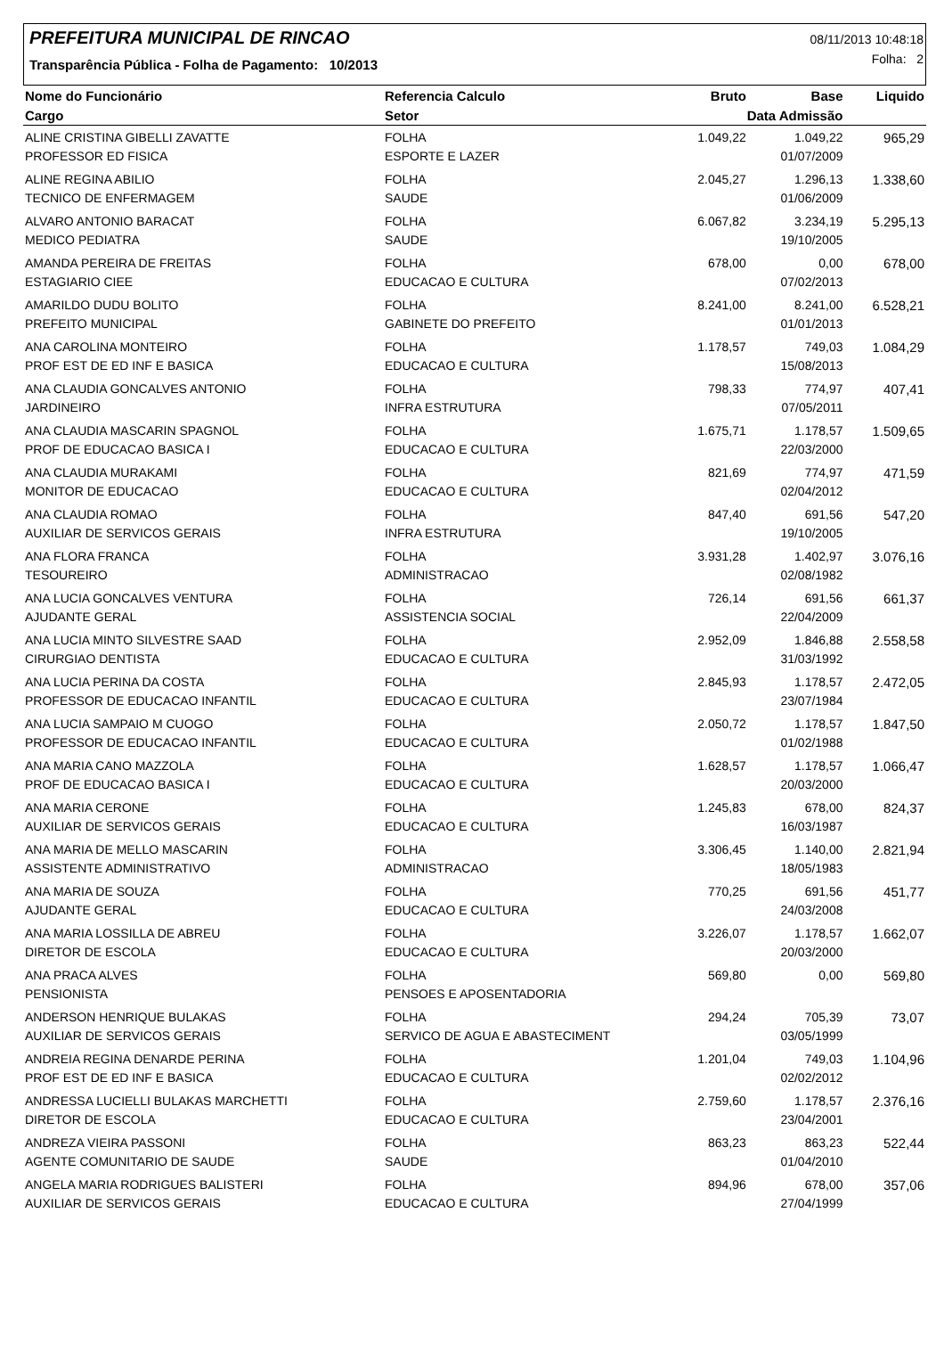PREFEITURA MUNICIPAL DE RINCAO
08/11/2013 10:48:18
Folha: 2
Transparência Pública - Folha de Pagamento: 10/2013
| Nome do Funcionário | Referencia Calculo | Bruto | Base | Liquido |
| --- | --- | --- | --- | --- |
| Cargo | Setor | Data Admissão | | |
| ALINE CRISTINA GIBELLI ZAVATTE | FOLHA | 1.049,22 | 1.049,22 | 965,29 |
| PROFESSOR ED FISICA | ESPORTE E LAZER | | 01/07/2009 | |
| ALINE REGINA ABILIO | FOLHA | 2.045,27 | 1.296,13 | 1.338,60 |
| TECNICO DE ENFERMAGEM | SAUDE | | 01/06/2009 | |
| ALVARO ANTONIO BARACAT | FOLHA | 6.067,82 | 3.234,19 | 5.295,13 |
| MEDICO PEDIATRA | SAUDE | | 19/10/2005 | |
| AMANDA PEREIRA DE FREITAS | FOLHA | 678,00 | 0,00 | 678,00 |
| ESTAGIARIO CIEE | EDUCACAO E CULTURA | | 07/02/2013 | |
| AMARILDO DUDU BOLITO | FOLHA | 8.241,00 | 8.241,00 | 6.528,21 |
| PREFEITO MUNICIPAL | GABINETE DO PREFEITO | | 01/01/2013 | |
| ANA CAROLINA MONTEIRO | FOLHA | 1.178,57 | 749,03 | 1.084,29 |
| PROF EST DE ED INF E BASICA | EDUCACAO E CULTURA | | 15/08/2013 | |
| ANA CLAUDIA GONCALVES ANTONIO | FOLHA | 798,33 | 774,97 | 407,41 |
| JARDINEIRO | INFRA ESTRUTURA | | 07/05/2011 | |
| ANA CLAUDIA MASCARIN SPAGNOL | FOLHA | 1.675,71 | 1.178,57 | 1.509,65 |
| PROF DE EDUCACAO BASICA I | EDUCACAO E CULTURA | | 22/03/2000 | |
| ANA CLAUDIA MURAKAMI | FOLHA | 821,69 | 774,97 | 471,59 |
| MONITOR DE EDUCACAO | EDUCACAO E CULTURA | | 02/04/2012 | |
| ANA CLAUDIA ROMAO | FOLHA | 847,40 | 691,56 | 547,20 |
| AUXILIAR DE SERVICOS GERAIS | INFRA ESTRUTURA | | 19/10/2005 | |
| ANA FLORA FRANCA | FOLHA | 3.931,28 | 1.402,97 | 3.076,16 |
| TESOUREIRO | ADMINISTRACAO | | 02/08/1982 | |
| ANA LUCIA GONCALVES VENTURA | FOLHA | 726,14 | 691,56 | 661,37 |
| AJUDANTE GERAL | ASSISTENCIA SOCIAL | | 22/04/2009 | |
| ANA LUCIA MINTO SILVESTRE SAAD | FOLHA | 2.952,09 | 1.846,88 | 2.558,58 |
| CIRURGIAO DENTISTA | EDUCACAO E CULTURA | | 31/03/1992 | |
| ANA LUCIA PERINA DA COSTA | FOLHA | 2.845,93 | 1.178,57 | 2.472,05 |
| PROFESSOR DE EDUCACAO INFANTIL | EDUCACAO E CULTURA | | 23/07/1984 | |
| ANA LUCIA SAMPAIO M CUOGO | FOLHA | 2.050,72 | 1.178,57 | 1.847,50 |
| PROFESSOR DE EDUCACAO INFANTIL | EDUCACAO E CULTURA | | 01/02/1988 | |
| ANA MARIA CANO MAZZOLA | FOLHA | 1.628,57 | 1.178,57 | 1.066,47 |
| PROF DE EDUCACAO BASICA I | EDUCACAO E CULTURA | | 20/03/2000 | |
| ANA MARIA CERONE | FOLHA | 1.245,83 | 678,00 | 824,37 |
| AUXILIAR DE SERVICOS GERAIS | EDUCACAO E CULTURA | | 16/03/1987 | |
| ANA MARIA DE MELLO MASCARIN | FOLHA | 3.306,45 | 1.140,00 | 2.821,94 |
| ASSISTENTE ADMINISTRATIVO | ADMINISTRACAO | | 18/05/1983 | |
| ANA MARIA DE SOUZA | FOLHA | 770,25 | 691,56 | 451,77 |
| AJUDANTE GERAL | EDUCACAO E CULTURA | | 24/03/2008 | |
| ANA MARIA LOSSILLA DE ABREU | FOLHA | 3.226,07 | 1.178,57 | 1.662,07 |
| DIRETOR DE ESCOLA | EDUCACAO E CULTURA | | 20/03/2000 | |
| ANA PRACA ALVES | FOLHA | 569,80 | 0,00 | 569,80 |
| PENSIONISTA | PENSOES E APOSENTADORIA | | | |
| ANDERSON HENRIQUE BULAKAS | FOLHA | 294,24 | 705,39 | 73,07 |
| AUXILIAR DE SERVICOS GERAIS | SERVICO DE AGUA E ABASTECIMENT | | 03/05/1999 | |
| ANDREIA REGINA DENARDE PERINA | FOLHA | 1.201,04 | 749,03 | 1.104,96 |
| PROF EST DE ED INF E BASICA | EDUCACAO E CULTURA | | 02/02/2012 | |
| ANDRESSA LUCIELLI BULAKAS MARCHETTI | FOLHA | 2.759,60 | 1.178,57 | 2.376,16 |
| DIRETOR DE ESCOLA | EDUCACAO E CULTURA | | 23/04/2001 | |
| ANDREZA VIEIRA PASSONI | FOLHA | 863,23 | 863,23 | 522,44 |
| AGENTE COMUNITARIO DE SAUDE | SAUDE | | 01/04/2010 | |
| ANGELA MARIA RODRIGUES BALISTERI | FOLHA | 894,96 | 678,00 | 357,06 |
| AUXILIAR DE SERVICOS GERAIS | EDUCACAO E CULTURA | | 27/04/1999 | |